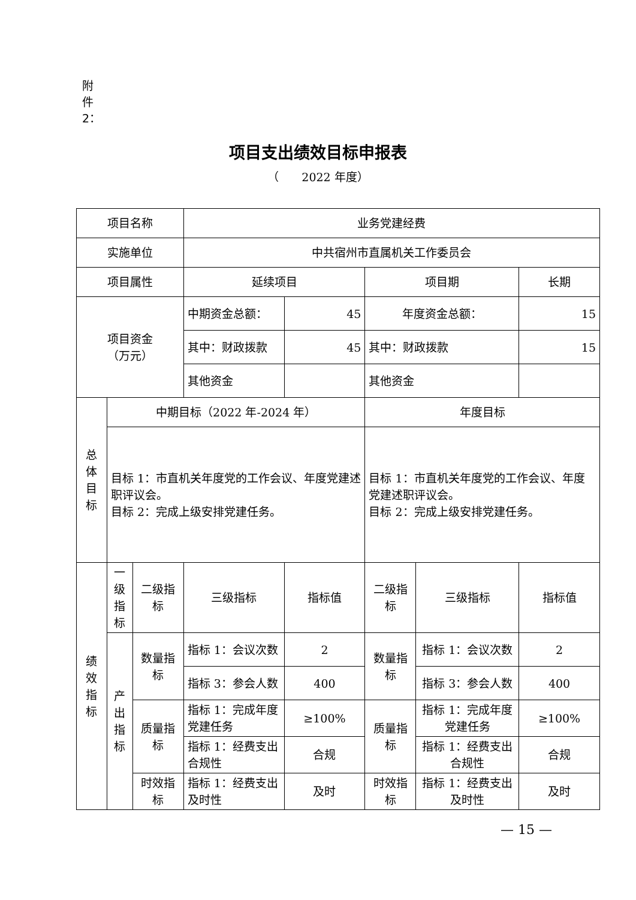附件2：
项目支出绩效目标申报表
（　　2022 年度）
| 项目名称 | | | 业务党建经费 | | | | |
| 实施单位 | | | 中共宿州市直属机关工作委员会 | | | | |
| 项目属性 | | | 延续项目 | | 项目期 | | 长期 |
| 项目资金 （万元） | | | 中期资金总额： | 45 | 年度资金总额： | | 15 |
| | | | 其中：财政拨款 | 45 | 其中：财政拨款 | | 15 |
| | | | 其他资金 | | 其他资金 | | |
| 总 体 目 标 | 中期目标（2022 年-2024 年） | | | | 年度目标 | | |
| | 目标 1：市直机关年度党的工作会议、年度党建述职评议会。 目标 2：完成上级安排党建任务。 | | | | 目标 1：市直机关年度党的工作会议、年度党建述职评议会。 目标 2：完成上级安排党建任务。 | | |
| 绩 效 指 标 | 一 级 指 标 | 二级指标 | 三级指标 | 指标值 | 二级指标 | 三级指标 | 指标值 |
| | 产 出 指 标 | 数量指标 | 指标 1：会议次数 | 2 | 数量指标 | 指标 1：会议次数 | 2 |
| | | | 指标 3：参会人数 | 400 | | 指标 3：参会人数 | 400 |
| | | 质量指标 | 指标 1：完成年度党建任务 | ≥100% | 质量指标 | 指标 1：完成年度党建任务 | ≥100% |
| | | | 指标 1：经费支出合规性 | 合规 | | 指标 1：经费支出合规性 | 合规 |
| | | 时效指标 | 指标 1：经费支出及时性 | 及时 | 时效指标 | 指标 1：经费支出及时性 | 及时 |
— 15 —